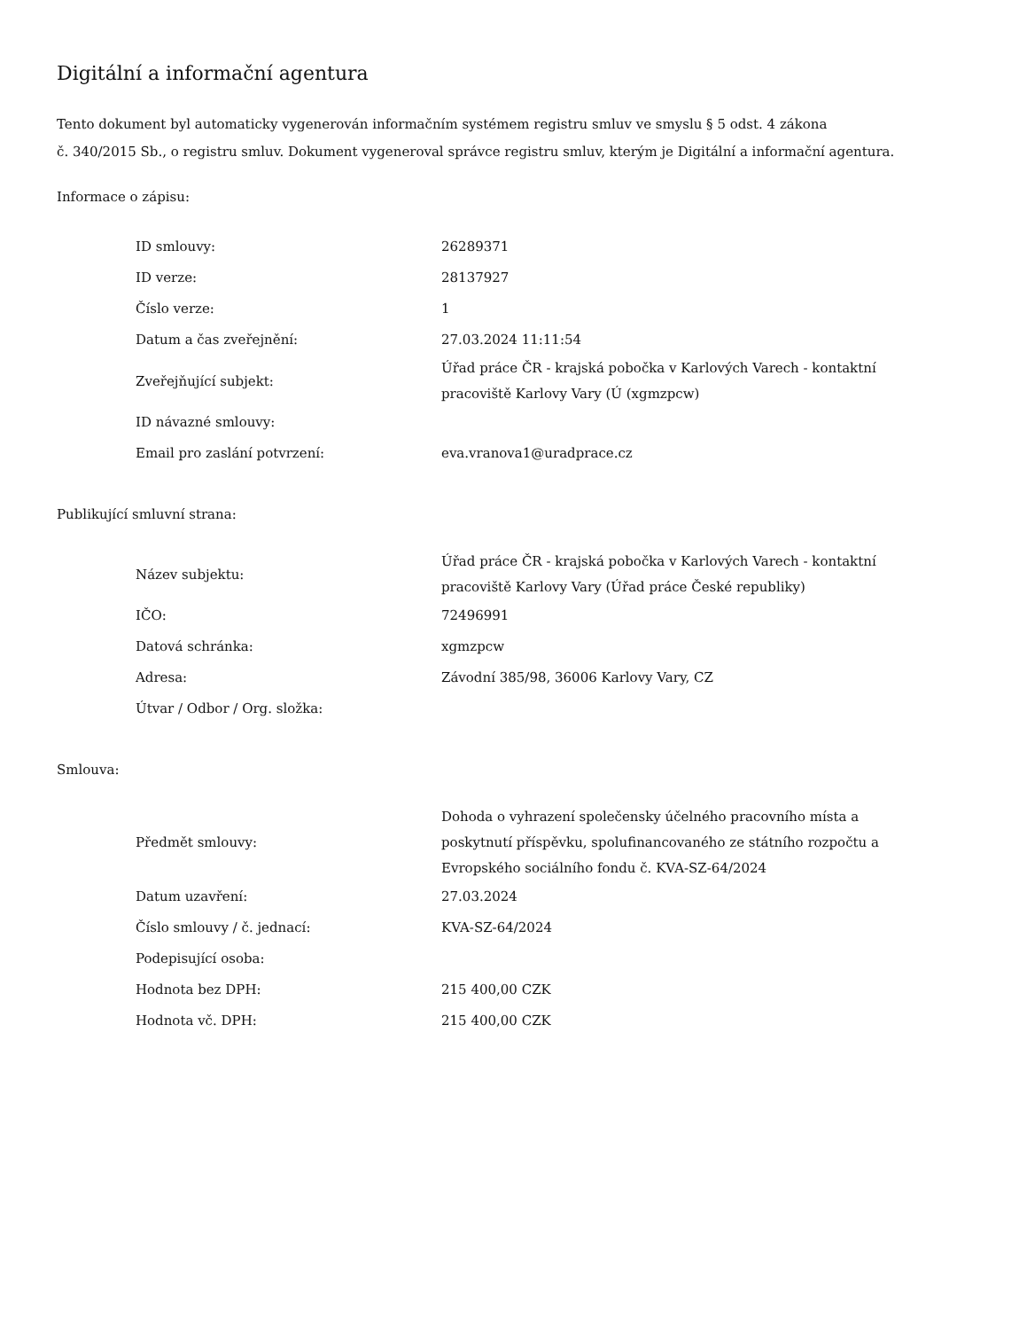Digitální a informační agentura
Tento dokument byl automaticky vygenerován informačním systémem registru smluv ve smyslu § 5 odst. 4 zákona
č. 340/2015 Sb., o registru smluv. Dokument vygeneroval správce registru smluv, kterým je Digitální a informační agentura.
Informace o zápisu:
| ID smlouvy: | 26289371 |
| ID verze: | 28137927 |
| Číslo verze: | 1 |
| Datum a čas zveřejnění: | 27.03.2024 11:11:54 |
| Zveřejňující subjekt: | Úřad práce ČR - krajská pobočka v Karlových Varech - kontaktní pracoviště Karlovy Vary (Ú (xgmzpcw) |
| ID návazné smlouvy: | |
| Email pro zaslání potvrzení: | eva.vranova1@uradprace.cz |
Publikující smluvní strana:
| Název subjektu: | Úřad práce ČR - krajská pobočka v Karlových Varech - kontaktní pracoviště Karlovy Vary (Úřad práce České republiky) |
| IČO: | 72496991 |
| Datová schránka: | xgmzpcw |
| Adresa: | Závodní 385/98, 36006 Karlovy Vary, CZ |
| Útvar / Odbor / Org. složka: | |
Smlouva:
| Předmět smlouvy: | Dohoda o vyhrazení společensky účelného pracovního místa a poskytnutí příspěvku, spolufinancovaného ze státního rozpočtu a Evropského sociálního fondu č. KVA-SZ-64/2024 |
| Datum uzavření: | 27.03.2024 |
| Číslo smlouvy / č. jednací: | KVA-SZ-64/2024 |
| Podepisující osoba: | |
| Hodnota bez DPH: | 215 400,00 CZK |
| Hodnota vč. DPH: | 215 400,00 CZK |